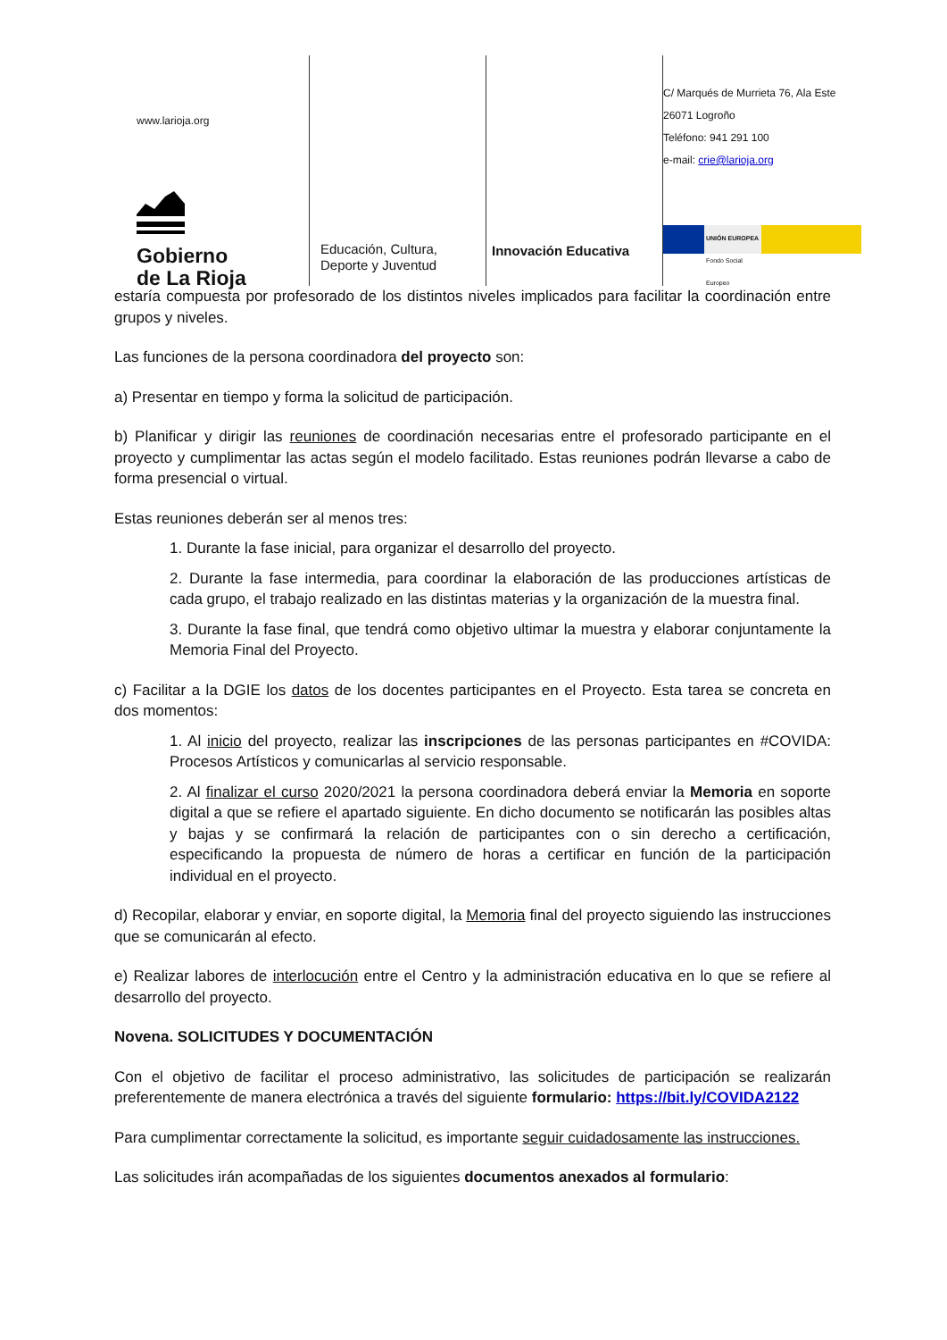www.larioja.org
Gobierno
de La Rioja
Educación, Cultura,
Deporte y Juventud
Innovación Educativa
C/ Marqués de Murrieta 76, Ala Este
26071 Logroño
Teléfono: 941 291 100
e-mail: crie@larioja.org
UNIÓN EUROPEA
Fondo Social Europeo
estaría compuesta por profesorado de los distintos niveles implicados para facilitar la coordinación entre grupos y niveles.
Las funciones de la persona coordinadora del proyecto son:
a) Presentar en tiempo y forma la solicitud de participación.
b) Planificar y dirigir las reuniones de coordinación necesarias entre el profesorado participante en el proyecto y cumplimentar las actas según el modelo facilitado. Estas reuniones podrán llevarse a cabo de forma presencial o virtual.
Estas reuniones deberán ser al menos tres:
1. Durante la fase inicial, para organizar el desarrollo del proyecto.
2. Durante la fase intermedia, para coordinar la elaboración de las producciones artísticas de cada grupo, el trabajo realizado en las distintas materias y la organización de la muestra final.
3. Durante la fase final, que tendrá como objetivo ultimar la muestra y elaborar conjuntamente la Memoria Final del Proyecto.
c) Facilitar a la DGIE los datos de los docentes participantes en el Proyecto. Esta tarea se concreta en dos momentos:
1. Al inicio del proyecto, realizar las inscripciones de las personas participantes en #COVIDA: Procesos Artísticos y comunicarlas al servicio responsable.
2. Al finalizar el curso 2020/2021 la persona coordinadora deberá enviar la Memoria en soporte digital a que se refiere el apartado siguiente. En dicho documento se notificarán las posibles altas y bajas y se confirmará la relación de participantes con o sin derecho a certificación, especificando la propuesta de número de horas a certificar en función de la participación individual en el proyecto.
d) Recopilar, elaborar y enviar, en soporte digital, la Memoria final del proyecto siguiendo las instrucciones que se comunicarán al efecto.
e) Realizar labores de interlocución entre el Centro y la administración educativa en lo que se refiere al desarrollo del proyecto.
Novena. SOLICITUDES Y DOCUMENTACIÓN
Con el objetivo de facilitar el proceso administrativo, las solicitudes de participación se realizarán preferentemente de manera electrónica a través del siguiente formulario: https://bit.ly/COVIDA2122
Para cumplimentar correctamente la solicitud, es importante seguir cuidadosamente las instrucciones.
Las solicitudes irán acompañadas de los siguientes documentos anexados al formulario: